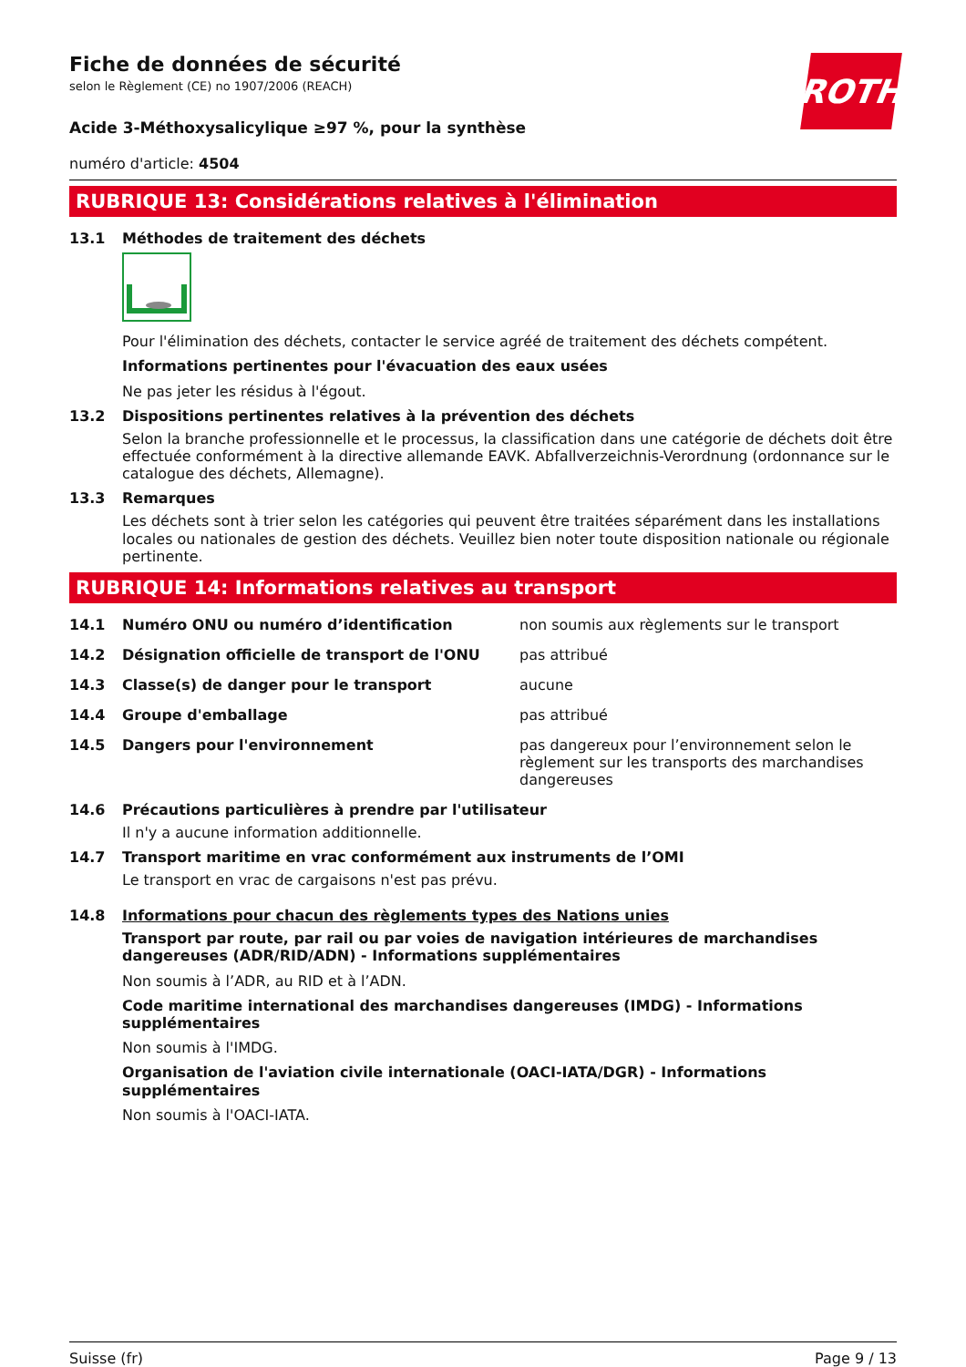ROTH
Fiche de données de sécurité
selon le Règlement (CE) no 1907/2006 (REACH)
Acide 3-Méthoxysalicylique ≥97 %, pour la synthèse
numéro d'article: 4504
RUBRIQUE 13: Considérations relatives à l'élimination
13.1 Méthodes de traitement des déchets
Pour l'élimination des déchets, contacter le service agréé de traitement des déchets compétent.
Informations pertinentes pour l'évacuation des eaux usées
Ne pas jeter les résidus à l'égout.
13.2 Dispositions pertinentes relatives à la prévention des déchets
Selon la branche professionnelle et le processus, la classification dans une catégorie de déchets doit être effectuée conformément à la directive allemande EAVK. Abfallverzeichnis-Verordnung (ordonnance sur le catalogue des déchets, Allemagne).
13.3 Remarques
Les déchets sont à trier selon les catégories qui peuvent être traitées séparément dans les installations locales ou nationales de gestion des déchets. Veuillez bien noter toute disposition nationale ou régionale pertinente.
RUBRIQUE 14: Informations relatives au transport
14.1 Numéro ONU ou numéro d’identification non soumis aux règlements sur le transport
14.2 Désignation officielle de transport de l'ONU pas attribué
14.3 Classe(s) de danger pour le transport aucune
14.4 Groupe d'emballage pas attribué
14.5 Dangers pour l'environnement pas dangereux pour l’environnement selon le règlement sur les transports des marchandises dangereuses
14.6 Précautions particulières à prendre par l'utilisateur
Il n'y a aucune information additionnelle.
14.7 Transport maritime en vrac conformément aux instruments de l’OMI
Le transport en vrac de cargaisons n'est pas prévu.
14.8 Informations pour chacun des règlements types des Nations unies
Transport par route, par rail ou par voies de navigation intérieures de marchandises dangereuses (ADR/RID/ADN) - Informations supplémentaires
Non soumis à l’ADR, au RID et à l’ADN.
Code maritime international des marchandises dangereuses (IMDG) - Informations supplémentaires
Non soumis à l'IMDG.
Organisation de l'aviation civile internationale (OACI-IATA/DGR) - Informations supplémentaires
Non soumis à l'OACI-IATA.
Suisse (fr) Page 9 / 13